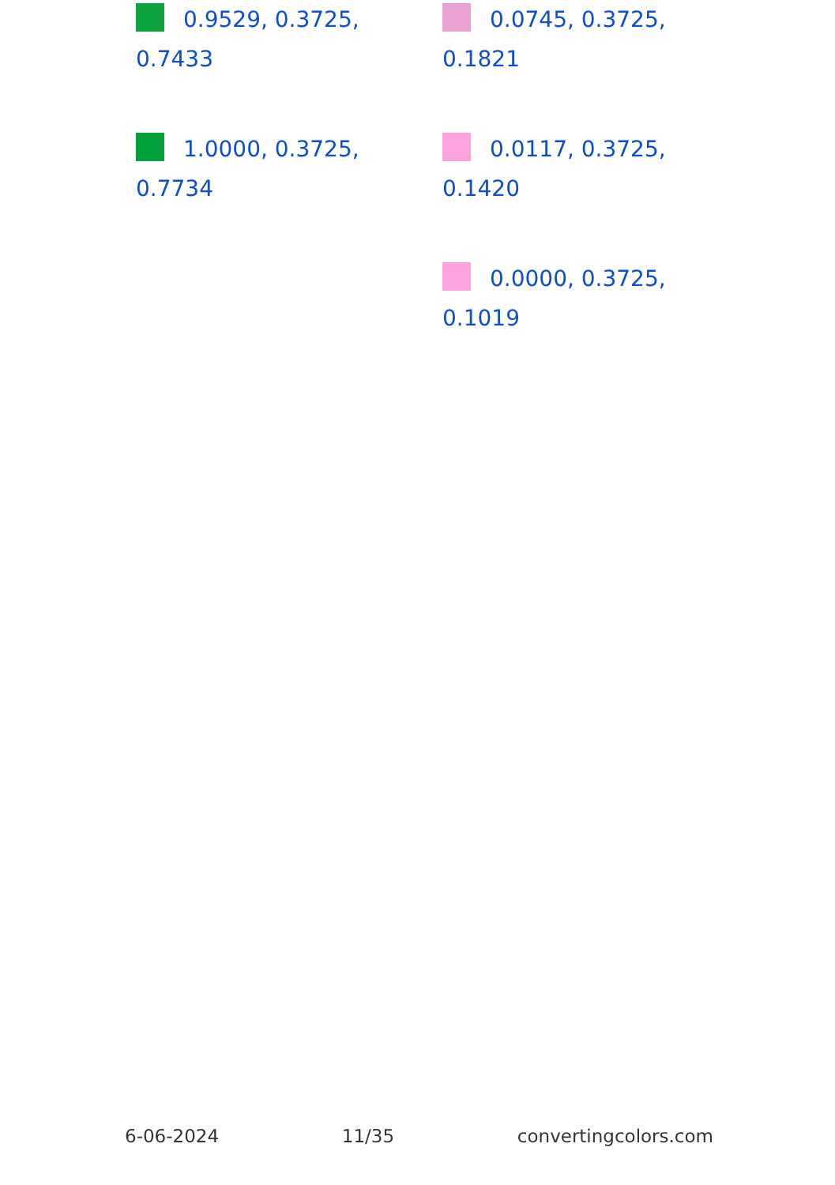0.9529, 0.3725, 0.7433
1.0000, 0.3725, 0.7734
0.0745, 0.3725, 0.1821
0.0117, 0.3725, 0.1420
0.0000, 0.3725, 0.1019
6-06-2024 11/35 convertingcolors.com